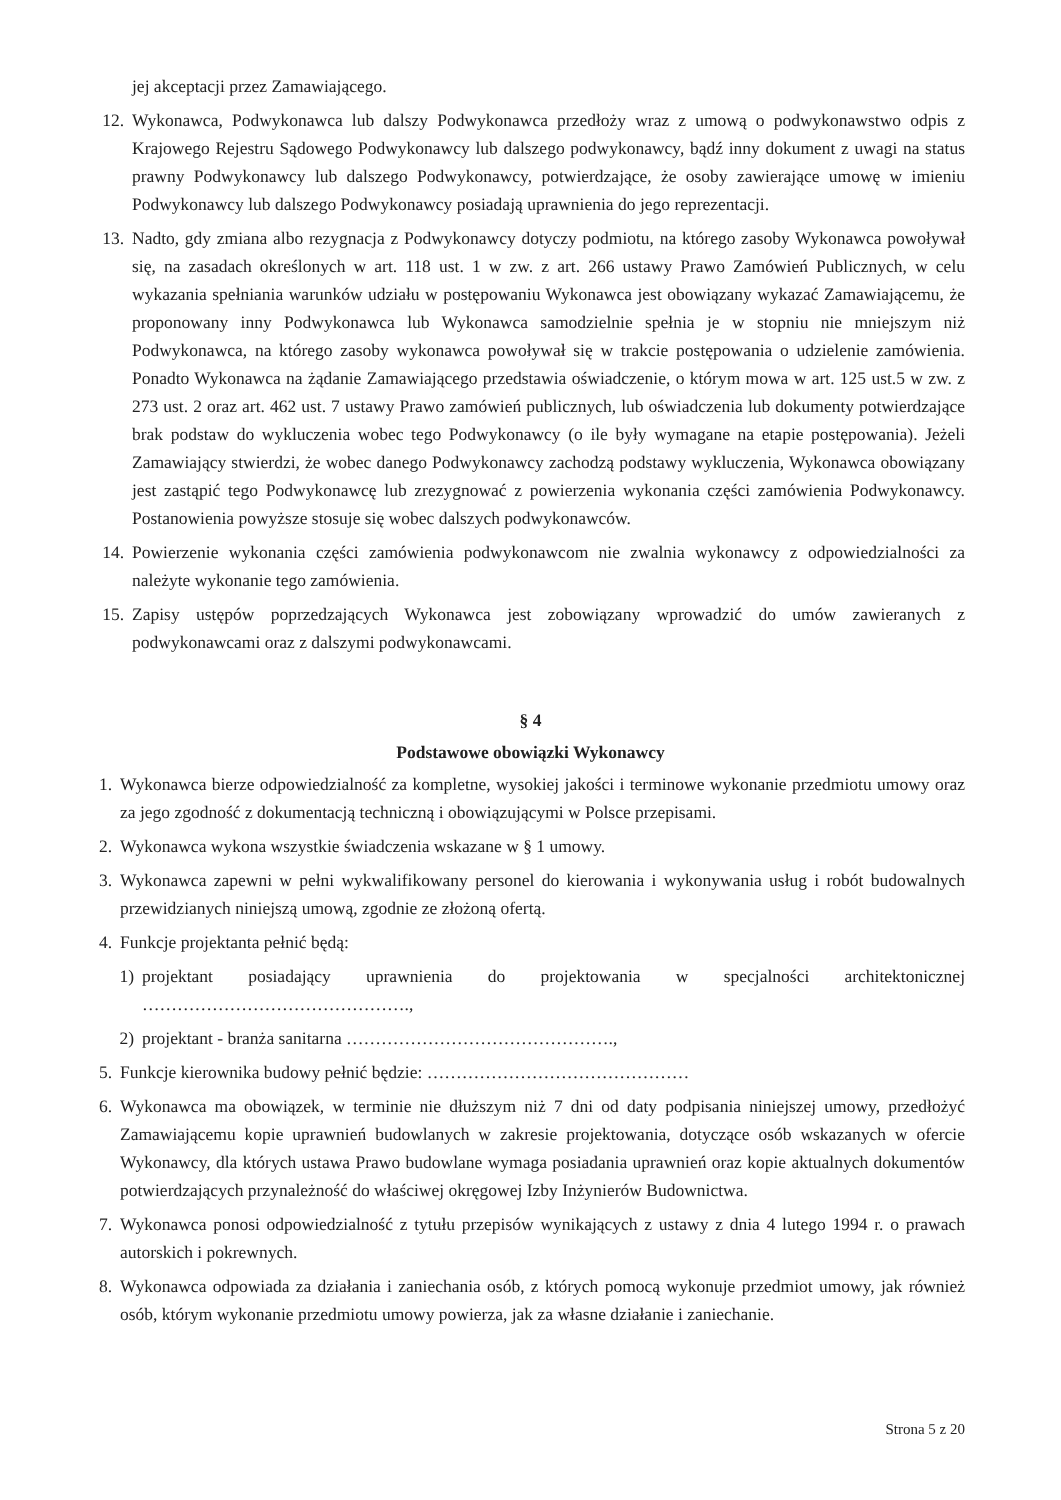jej akceptacji przez Zamawiającego.
12. Wykonawca, Podwykonawca lub dalszy Podwykonawca przedłoży wraz z umową o podwykonawstwo odpis z Krajowego Rejestru Sądowego Podwykonawcy lub dalszego podwykonawcy, bądź inny dokument z uwagi na status prawny Podwykonawcy lub dalszego Podwykonawcy, potwierdzające, że osoby zawierające umowę w imieniu Podwykonawcy lub dalszego Podwykonawcy posiadają uprawnienia do jego reprezentacji.
13. Nadto, gdy zmiana albo rezygnacja z Podwykonawcy dotyczy podmiotu, na którego zasoby Wykonawca powoływał się, na zasadach określonych w art. 118 ust. 1 w zw. z art. 266 ustawy Prawo Zamówień Publicznych, w celu wykazania spełniania warunków udziału w postępowaniu Wykonawca jest obowiązany wykazać Zamawiającemu, że proponowany inny Podwykonawca lub Wykonawca samodzielnie spełnia je w stopniu nie mniejszym niż Podwykonawca, na którego zasoby wykonawca powoływał się w trakcie postępowania o udzielenie zamówienia. Ponadto Wykonawca na żądanie Zamawiającego przedstawia oświadczenie, o którym mowa w art. 125 ust.5 w zw. z 273 ust. 2 oraz art. 462 ust. 7 ustawy Prawo zamówień publicznych, lub oświadczenia lub dokumenty potwierdzające brak podstaw do wykluczenia wobec tego Podwykonawcy (o ile były wymagane na etapie postępowania). Jeżeli Zamawiający stwierdzi, że wobec danego Podwykonawcy zachodzą podstawy wykluczenia, Wykonawca obowiązany jest zastąpić tego Podwykonawcę lub zrezygnować z powierzenia wykonania części zamówienia Podwykonawcy. Postanowienia powyższe stosuje się wobec dalszych podwykonawców.
14. Powierzenie wykonania części zamówienia podwykonawcom nie zwalnia wykonawcy z odpowiedzialności za należyte wykonanie tego zamówienia.
15. Zapisy ustępów poprzedzających Wykonawca jest zobowiązany wprowadzić do umów zawieranych z podwykonawcami oraz z dalszymi podwykonawcami.
§ 4
Podstawowe obowiązki Wykonawcy
1. Wykonawca bierze odpowiedzialność za kompletne, wysokiej jakości i terminowe wykonanie przedmiotu umowy oraz za jego zgodność z dokumentacją techniczną i obowiązującymi w Polsce przepisami.
2. Wykonawca wykona wszystkie świadczenia wskazane w § 1 umowy.
3. Wykonawca zapewni w pełni wykwalifikowany personel do kierowania i wykonywania usług i robót budowalnych przewidzianych niniejszą umową, zgodnie ze złożoną ofertą.
4. Funkcje projektanta pełnić będą:
1) projektant posiadający uprawnienia do projektowania w specjalności architektonicznej ……………………………………….,
2) projektant - branża sanitarna ……………………………………….,
5. Funkcje kierownika budowy pełnić będzie: ………………………………………
6. Wykonawca ma obowiązek, w terminie nie dłuższym niż 7 dni od daty podpisania niniejszej umowy, przedłożyć Zamawiającemu kopie uprawnień budowlanych w zakresie projektowania, dotyczące osób wskazanych w ofercie Wykonawcy, dla których ustawa Prawo budowlane wymaga posiadania uprawnień oraz kopie aktualnych dokumentów potwierdzających przynależność do właściwej okręgowej Izby Inżynierów Budownictwa.
7. Wykonawca ponosi odpowiedzialność z tytułu przepisów wynikających z ustawy z dnia 4 lutego 1994 r. o prawach autorskich i pokrewnych.
8. Wykonawca odpowiada za działania i zaniechania osób, z których pomocą wykonuje przedmiot umowy, jak również osób, którym wykonanie przedmiotu umowy powierza, jak za własne działanie i zaniechanie.
Strona 5 z 20